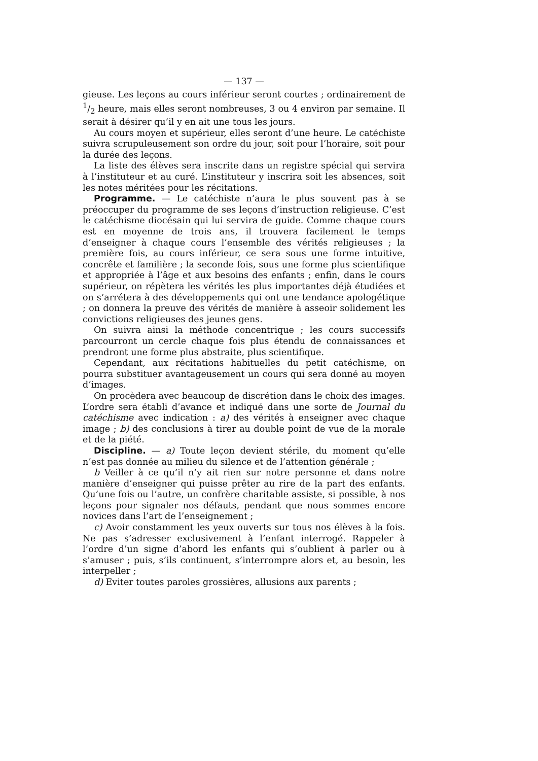— 137 —
gieuse. Les leçons au cours inférieur seront courtes ; ordinairement de 1/2 heure, mais elles seront nombreuses, 3 ou 4 environ par semaine. Il serait à désirer qu’il y en ait une tous les jours.
Au cours moyen et supérieur, elles seront d’une heure. Le catéchiste suivra scrupuleusement son ordre du jour, soit pour l’horaire, soit pour la durée des leçons.
La liste des élèves sera inscrite dans un registre spécial qui servira à l’instituteur et au curé. L’instituteur y inscrira soit les absences, soit les notes méritées pour les récitations.
Programme. — Le catéchiste n’aura le plus souvent pas à se préoccuper du programme de ses leçons d’instruction religieuse. C’est le catéchisme diocésain qui lui servira de guide. Comme chaque cours est en moyenne de trois ans, il trouvera facilement le temps d’enseigner à chaque cours l’ensemble des vérités religieuses ; la première fois, au cours inférieur, ce sera sous une forme intuitive, concrête et familière ; la seconde fois, sous une forme plus scientifique et appropriée à l’âge et aux besoins des enfants ; enfin, dans le cours supérieur, on répètera les vérités les plus importantes déjà étudiées et on s’arrétera à des développements qui ont une tendance apologétique ; on donnera la preuve des vérités de manière à asseoir solidement les convictions religieuses des jeunes gens.
On suivra ainsi la méthode concentrique ; les cours successifs parcourront un cercle chaque fois plus étendu de connaissances et prendront une forme plus abstraite, plus scientifique.
Cependant, aux récitations habituelles du petit catéchisme, on pourra substituer avantageusement un cours qui sera donné au moyen d’images.
On procèdera avec beaucoup de discrétion dans le choix des images. L’ordre sera établi d’avance et indiqué dans une sorte de Journal du catéchisme avec indication : a) des vérités à enseigner avec chaque image ; b) des conclusions à tirer au double point de vue de la morale et de la piété.
Discipline. — a) Toute leçon devient stérile, du moment qu’elle n’est pas donnée au milieu du silence et de l’attention générale ;
b Veiller à ce qu’il n’y ait rien sur notre personne et dans notre manière d’enseigner qui puisse prêter au rire de la part des enfants. Qu’une fois ou l’autre, un confrère charitable assiste, si possible, à nos leçons pour signaler nos défauts, pendant que nous sommes encore novices dans l’art de l’enseignement ;
c) Avoir constamment les yeux ouverts sur tous nos élèves à la fois. Ne pas s’adresser exclusivement à l’enfant interrogé. Rappeler à l’ordre d’un signe d’abord les enfants qui s’oublient à parler ou à s’amuser ; puis, s’ils continuent, s’interrompre alors et, au besoin, les interpeller ;
d) Eviter toutes paroles grossières, allusions aux parents ;